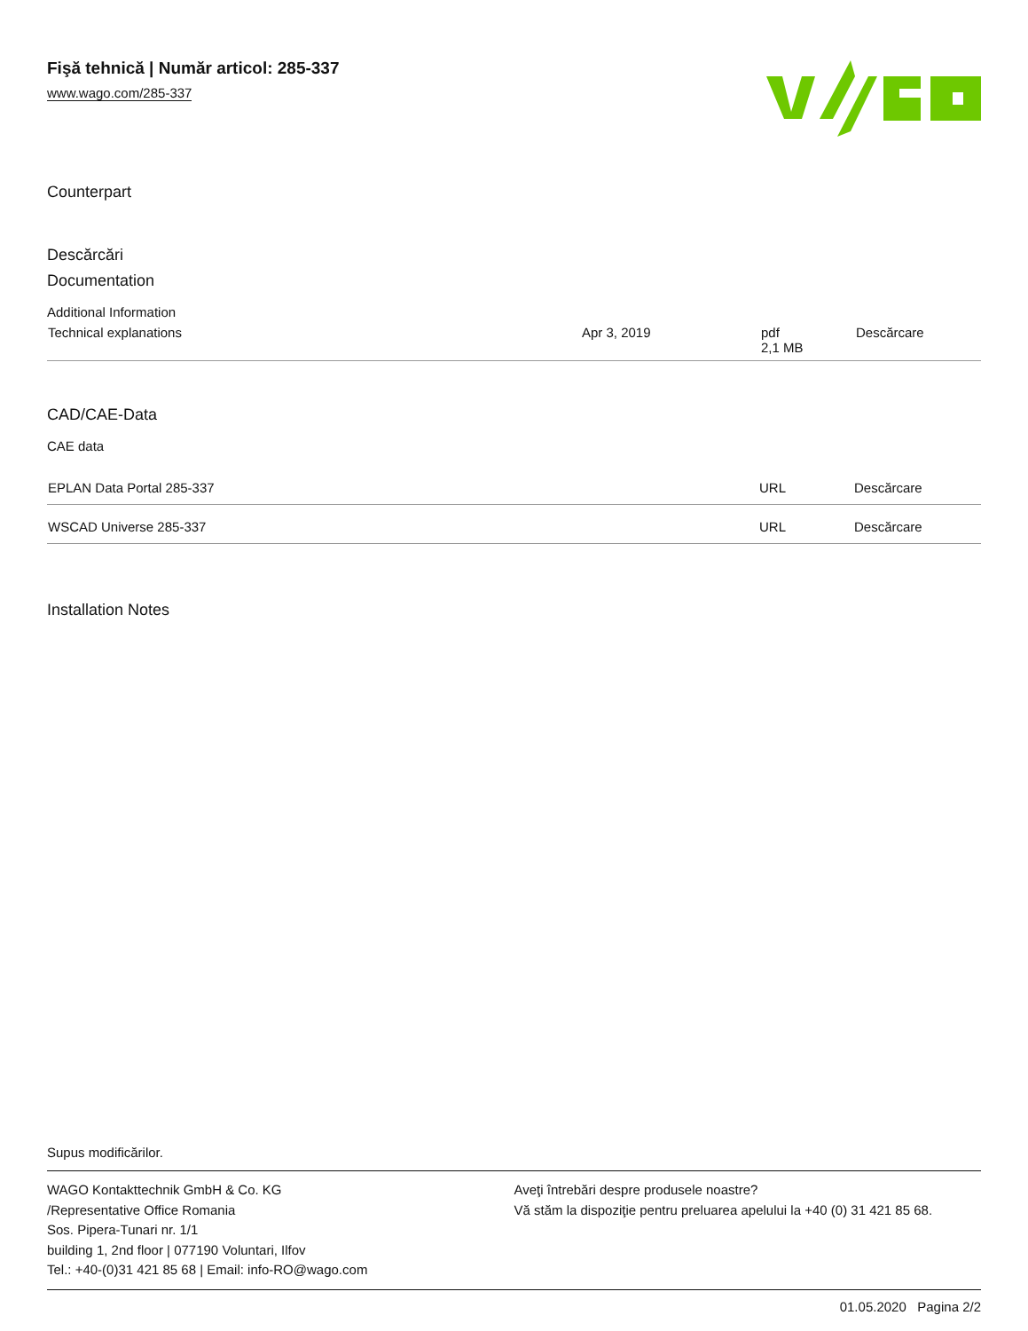Fişă tehnică | Număr articol: 285-337
www.wago.com/285-337
Counterpart
Descărcări
Documentation
Additional Information
| Technical explanations | Apr 3, 2019 | pdf 2,1 MB | Descărcare |
CAD/CAE-Data
CAE data
| EPLAN Data Portal 285-337 | URL | Descărcare |
| WSCAD Universe 285-337 | URL | Descărcare |
Installation Notes
Supus modificărilor.
WAGO Kontakttechnik GmbH & Co. KG
/Representative Office Romania
Sos. Pipera-Tunari nr. 1/1
building 1, 2nd floor | 077190 Voluntari, Ilfov
Tel.: +40-(0)31 421 85 68 | Email: info-RO@wago.com
Aveţi întrebări despre produsele noastre?
Vă stăm la dispoziţie pentru preluarea apelului la +40 (0) 31 421 85 68.
01.05.2020 Pagina 2/2